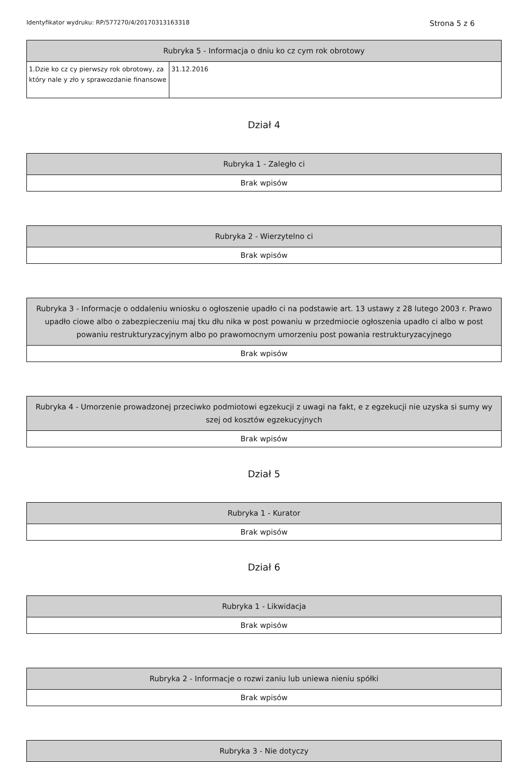Identyfikator wydruku: RP/577270/4/20170313163318 Strona 5 z 6
| Rubryka 5 - Informacja o dniu ko cz cym rok obrotowy | |
| --- | --- |
| 1.Dzie ko cz cy pierwszy rok obrotowy, za który nale y zło y sprawozdanie finansowe | 31.12.2016 |
Dział 4
| Rubryka 1 - Zaległo ci |
| --- |
| Brak wpisów |
| Rubryka 2 - Wierzytelno ci |
| --- |
| Brak wpisów |
| Rubryka 3 - Informacje o oddaleniu wniosku o ogłoszenie upadło ci na podstawie art. 13 ustawy z 28 lutego 2003 r. Prawo upadło ciowe albo o zabezpieczeniu maj tku dłu nika w post powaniu w przedmiocie ogłoszenia upadło ci albo w post powaniu restrukturyzacyjnym albo po prawomocnym umorzeniu post powania restrukturyzacyjnego |
| --- |
| Brak wpisów |
| Rubryka 4 - Umorzenie prowadzonej przeciwko podmiotowi egzekucji z uwagi na fakt, e z egzekucji nie uzyska si sumy wy szej od kosztów egzekucyjnych |
| --- |
| Brak wpisów |
Dział 5
| Rubryka 1 - Kurator |
| --- |
| Brak wpisów |
Dział 6
| Rubryka 1 - Likwidacja |
| --- |
| Brak wpisów |
| Rubryka 2 - Informacje o rozwi zaniu lub uniewa nieniu spółki |
| --- |
| Brak wpisów |
| Rubryka 3 - Nie dotyczy |
| --- |